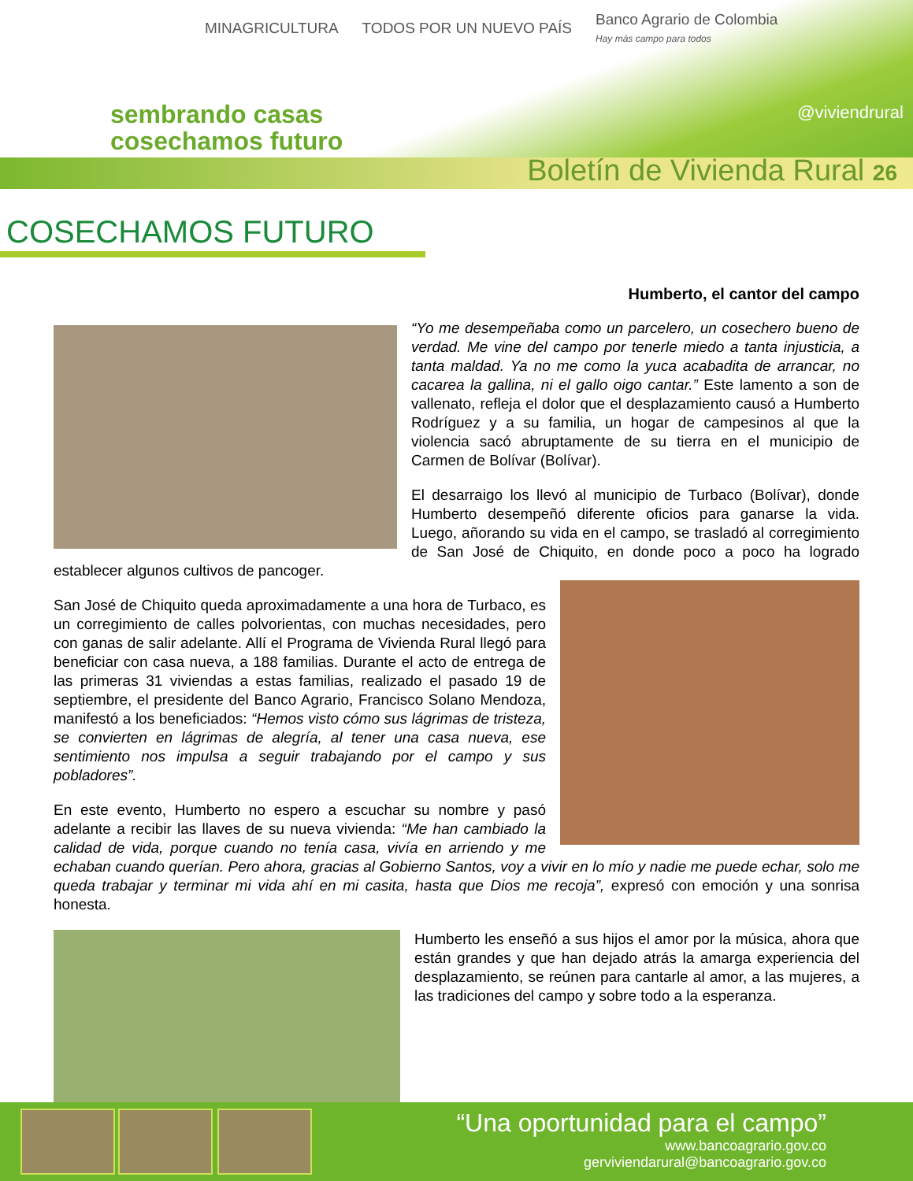MINAGRICULTURA TODOS POR UN NUEVO PAÍS Banco Agrario de Colombia
Hay más campo para todos
sembrando casas
cosechamos futuro
@viviendrural
Boletín de Vivienda Rural 26
COSECHAMOS FUTURO
Humberto, el cantor del campo
“Yo me desempeñaba como un parcelero, un cosechero bueno de verdad. Me vine del campo por tenerle miedo a tanta injusticia, a tanta maldad. Ya no me como la yuca acabadita de arrancar, no cacarea la gallina, ni el gallo oigo cantar.” Este lamento a son de vallenato, refleja el dolor que el desplazamiento causó a Humberto Rodríguez y a su familia, un hogar de campesinos al que la violencia sacó abruptamente de su tierra en el municipio de Carmen de Bolívar (Bolívar).
El desarraigo los llevó al municipio de Turbaco (Bolívar), donde Humberto desempeñó diferente oficios para ganarse la vida. Luego, añorando su vida en el campo, se trasladó al corregimiento de San José de Chiquito, en donde poco a poco ha logrado establecer algunos cultivos de pancoger.
San José de Chiquito queda aproximadamente a una hora de Turbaco, es un corregimiento de calles polvorientas, con muchas necesidades, pero con ganas de salir adelante. Allí el Programa de Vivienda Rural llegó para beneficiar con casa nueva, a 188 familias. Durante el acto de entrega de las primeras 31 viviendas a estas familias, realizado el pasado 19 de septiembre, el presidente del Banco Agrario, Francisco Solano Mendoza, manifestó a los beneficiados: “Hemos visto cómo sus lágrimas de tristeza, se convierten en lágrimas de alegría, al tener una casa nueva, ese sentimiento nos impulsa a seguir trabajando por el campo y sus pobladores”.
En este evento, Humberto no espero a escuchar su nombre y pasó adelante a recibir las llaves de su nueva vivienda: “Me han cambiado la calidad de vida, porque cuando no tenía casa, vivía en arriendo y me echaban cuando querían. Pero ahora, gracias al Gobierno Santos, voy a vivir en lo mío y nadie me puede echar, solo me queda trabajar y terminar mi vida ahí en mi casita, hasta que Dios me recoja”, expresó con emoción y una sonrisa honesta.
Humberto les enseñó a sus hijos el amor por la música, ahora que están grandes y que han dejado atrás la amarga experiencia del desplazamiento, se reúnen para cantarle al amor, a las mujeres, a las tradiciones del campo y sobre todo a la esperanza.
“Una oportunidad para el campo”
www.bancoagrario.gov.co
gerviviendarural@bancoagrario.gov.co